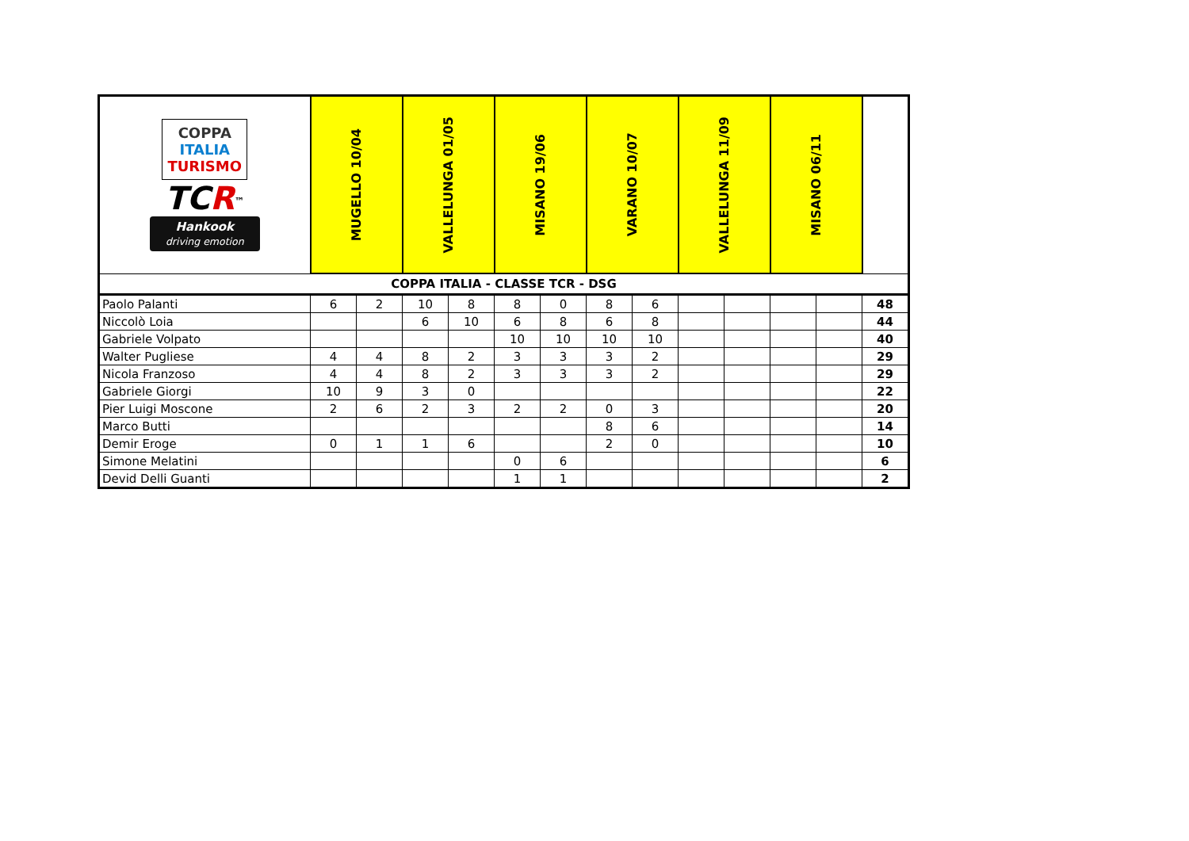| COPPA ITALIA TURISMO TC R<sup>™</sup> Hankook driving emotion | MUGELLO 10/04 | | VALLELUNGA 01/05 | | MISANO 19/06 | | VARANO 10/07 | | VALLELUNGA 11/09 | | MISANO 06/11 | | |
| --- | --- | --- | --- | --- | --- | --- | --- | --- | --- | --- | --- | --- | --- |
| COPPA ITALIA - CLASSE TCR - DSG | | | | | | | | | | | | | |
| Paolo Palanti | 6 | 2 | 10 | 8 | 8 | 0 | 8 | 6 | | | | | 48 |
| Niccolò Loia | | | 6 | 10 | 6 | 8 | 6 | 8 | | | | | 44 |
| Gabriele Volpato | | | | | 10 | 10 | 10 | 10 | | | | | 40 |
| Walter Pugliese | 4 | 4 | 8 | 2 | 3 | 3 | 3 | 2 | | | | | 29 |
| Nicola Franzoso | 4 | 4 | 8 | 2 | 3 | 3 | 3 | 2 | | | | | 29 |
| Gabriele Giorgi | 10 | 9 | 3 | 0 | | | | | | | | | 22 |
| Pier Luigi Moscone | 2 | 6 | 2 | 3 | 2 | 2 | 0 | 3 | | | | | 20 |
| Marco Butti | | | | | | | 8 | 6 | | | | | 14 |
| Demir Eroge | 0 | 1 | 1 | 6 | | | 2 | 0 | | | | | 10 |
| Simone Melatini | | | | | 0 | 6 | | | | | | | 6 |
| Devid Delli Guanti | | | | | 1 | 1 | | | | | | | 2 |